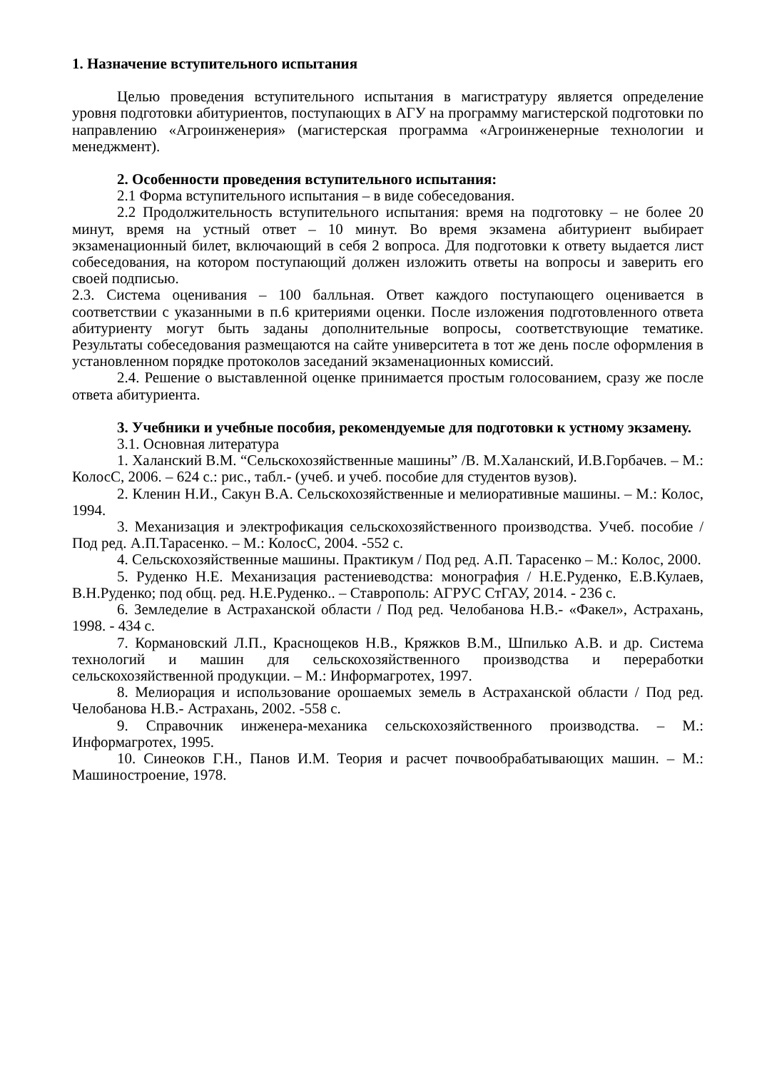1. Назначение вступительного испытания
Целью проведения вступительного испытания в магистратуру является определение уровня подготовки абитуриентов, поступающих в АГУ на программу магистерской подготовки по направлению «Агроинженерия» (магистерская программа «Агроинженерные технологии и менеджмент).
2. Особенности проведения вступительного испытания:
2.1 Форма вступительного испытания – в виде собеседования.
2.2 Продолжительность вступительного испытания: время на подготовку – не более 20 минут, время на устный ответ – 10 минут. Во время экзамена абитуриент выбирает экзаменационный билет, включающий в себя 2 вопроса. Для подготовки к ответу выдается лист собеседования, на котором поступающий должен изложить ответы на вопросы и заверить его своей подписью.
2.3. Система оценивания – 100 балльная. Ответ каждого поступающего оценивается в соответствии с указанными в п.6 критериями оценки. После изложения подготовленного ответа абитуриенту могут быть заданы дополнительные вопросы, соответствующие тематике. Результаты собеседования размещаются на сайте университета в тот же день после оформления в установленном порядке протоколов заседаний экзаменационных комиссий.
2.4. Решение о выставленной оценке принимается простым голосованием, сразу же после ответа абитуриента.
3. Учебники и учебные пособия, рекомендуемые для подготовки к устному экзамену.
3.1. Основная литература
1. Халанский В.М. “Сельскохозяйственные машины” /В. М.Халанский, И.В.Горбачев. – М.: КолосС, 2006. – 624 с.: рис., табл.- (учеб. и учеб. пособие для студентов вузов).
2. Кленин Н.И., Сакун В.А. Сельскохозяйственные и мелиоративные машины. – М.: Колос, 1994.
3. Механизация и электрофикация сельскохозяйственного производства. Учеб. пособие / Под ред. А.П.Тарасенко. – М.: КолосС, 2004. -552 с.
4. Сельскохозяйственные машины. Практикум / Под ред. А.П. Тарасенко – М.: Колос, 2000.
5. Руденко Н.Е. Механизация растениеводства: монография / Н.Е.Руденко, Е.В.Кулаев, В.Н.Руденко; под общ. ред. Н.Е.Руденко.. – Ставрополь: АГРУС СтГАУ, 2014. - 236 с.
6. Земледелие в Астраханской области / Под ред. Челобанова Н.В.- «Факел», Астрахань, 1998. - 434 с.
7. Кормановский Л.П., Краснощеков Н.В., Кряжков В.М., Шпилько А.В. и др. Система технологий и машин для сельскохозяйственного производства и переработки сельскохозяйственной продукции. – М.: Информагротех, 1997.
8. Мелиорация и использование орошаемых земель в Астраханской области / Под ред. Челобанова Н.В.- Астрахань, 2002. -558 с.
9. Справочник инженера-механика сельскохозяйственного производства. – М.: Информагротех, 1995.
10. Синеоков Г.Н., Панов И.М. Теория и расчет почвообрабатывающих машин. – М.: Машиностроение, 1978.